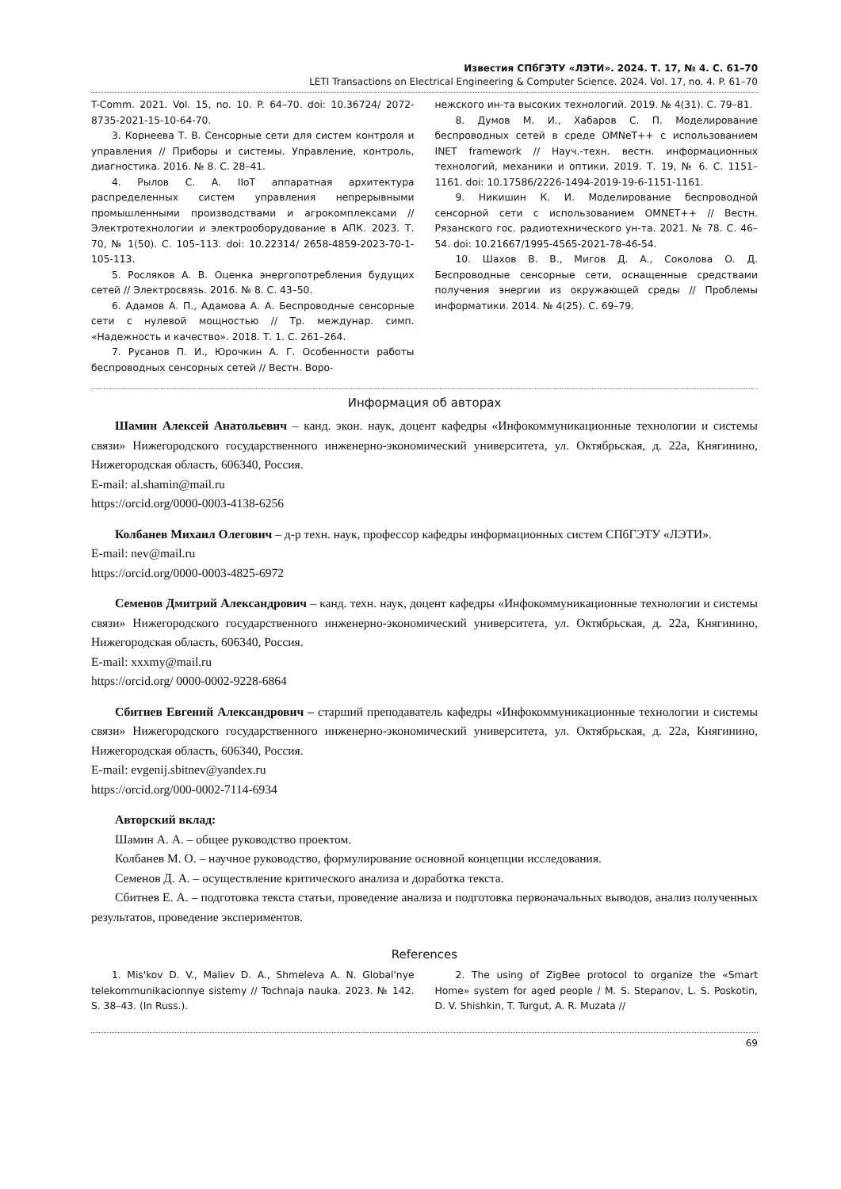Известия СПбГЭТУ «ЛЭТИ». 2024. Т. 17, № 4. С. 61–70
LETI Transactions on Electrical Engineering & Computer Science. 2024. Vol. 17, no. 4. P. 61–70
T-Comm. 2021. Vol. 15, no. 10. P. 64–70. doi: 10.36724/ 2072-8735-2021-15-10-64-70.
3. Корнеева Т. В. Сенсорные сети для систем контроля и управления // Приборы и системы. Управление, контроль, диагностика. 2016. № 8. С. 28–41.
4. Рылов С. А. IIoT аппаратная архитектура распределенных систем управления непрерывными промышленными производствами и агрокомплексами // Электротехнологии и электрооборудование в АПК. 2023. Т. 70, № 1(50). С. 105–113. doi: 10.22314/ 2658-4859-2023-70-1-105-113.
5. Росляков А. В. Оценка энергопотребления будущих сетей // Электросвязь. 2016. № 8. С. 43–50.
6. Адамов А. П., Адамова А. А. Беспроводные сенсорные сети с нулевой мощностью // Тр. междунар. симп. «Надежность и качество». 2018. Т. 1. С. 261–264.
7. Русанов П. И., Юрочкин А. Г. Особенности работы беспроводных сенсорных сетей // Вестн. Воро-
нежского ин-та высоких технологий. 2019. № 4(31). С. 79–81.
8. Думов М. И., Хабаров С. П. Моделирование беспроводных сетей в среде OMNeT++ с использованием INET framework // Науч.-техн. вестн. информационных технологий, механики и оптики. 2019. Т. 19, № 6. С. 1151–1161. doi: 10.17586/2226-1494-2019-19-6-1151-1161.
9. Никишин К. И. Моделирование беспроводной сенсорной сети с использованием OMNET++ // Вестн. Рязанского гос. радиотехнического ун-та. 2021. № 78. С. 46–54. doi: 10.21667/1995-4565-2021-78-46-54.
10. Шахов В. В., Мигов Д. А., Соколова О. Д. Беспроводные сенсорные сети, оснащенные средствами получения энергии из окружающей среды // Проблемы информатики. 2014. № 4(25). С. 69–79.
Информация об авторах
Шамин Алексей Анатольевич – канд. экон. наук, доцент кафедры «Инфокоммуникационные технологии и системы связи» Нижегородского государственного инженерно-экономический университета, ул. Октябрьская, д. 22а, Княгинино, Нижегородская область, 606340, Россия.
E-mail: al.shamin@mail.ru
https://orcid.org/0000-0003-4138-6256
Колбанев Михаил Олегович – д-р техн. наук, профессор кафедры информационных систем СПбГЭТУ «ЛЭТИ».
E-mail: nev@mail.ru
https://orcid.org/0000-0003-4825-6972
Семенов Дмитрий Александрович – канд. техн. наук, доцент кафедры «Инфокоммуникационные технологии и системы связи» Нижегородского государственного инженерно-экономический университета, ул. Октябрьская, д. 22а, Княгинино, Нижегородская область, 606340, Россия.
E-mail: xxxmy@mail.ru
https://orcid.org/ 0000-0002-9228-6864
Сбитнев Евгений Александрович – старший преподаватель кафедры «Инфокоммуникационные технологии и системы связи» Нижегородского государственного инженерно-экономический университета, ул. Октябрьская, д. 22а, Княгинино, Нижегородская область, 606340, Россия.
E-mail: evgenij.sbitnev@yandex.ru
https://orcid.org/000-0002-7114-6934
Авторский вклад:
Шамин А. А. – общее руководство проектом.
Колбанев М. О. – научное руководство, формулирование основной концепции исследования.
Семенов Д. А. – осуществление критического анализа и доработка текста.
Сбитнев Е. А. – подготовка текста статьи, проведение анализа и подготовка первоначальных выводов, анализ полученных результатов, проведение экспериментов.
References
1. Mis'kov D. V., Maliev D. A., Shmeleva A. N. Global'nye telekommunikacionnye sistemy // Tochnaja nauka. 2023. № 142. S. 38–43. (In Russ.).
2. The using of ZigBee protocol to organize the «Smart Home» system for aged people / M. S. Stepanov, L. S. Poskotin, D. V. Shishkin, T. Turgut, A. R. Muzata //
69